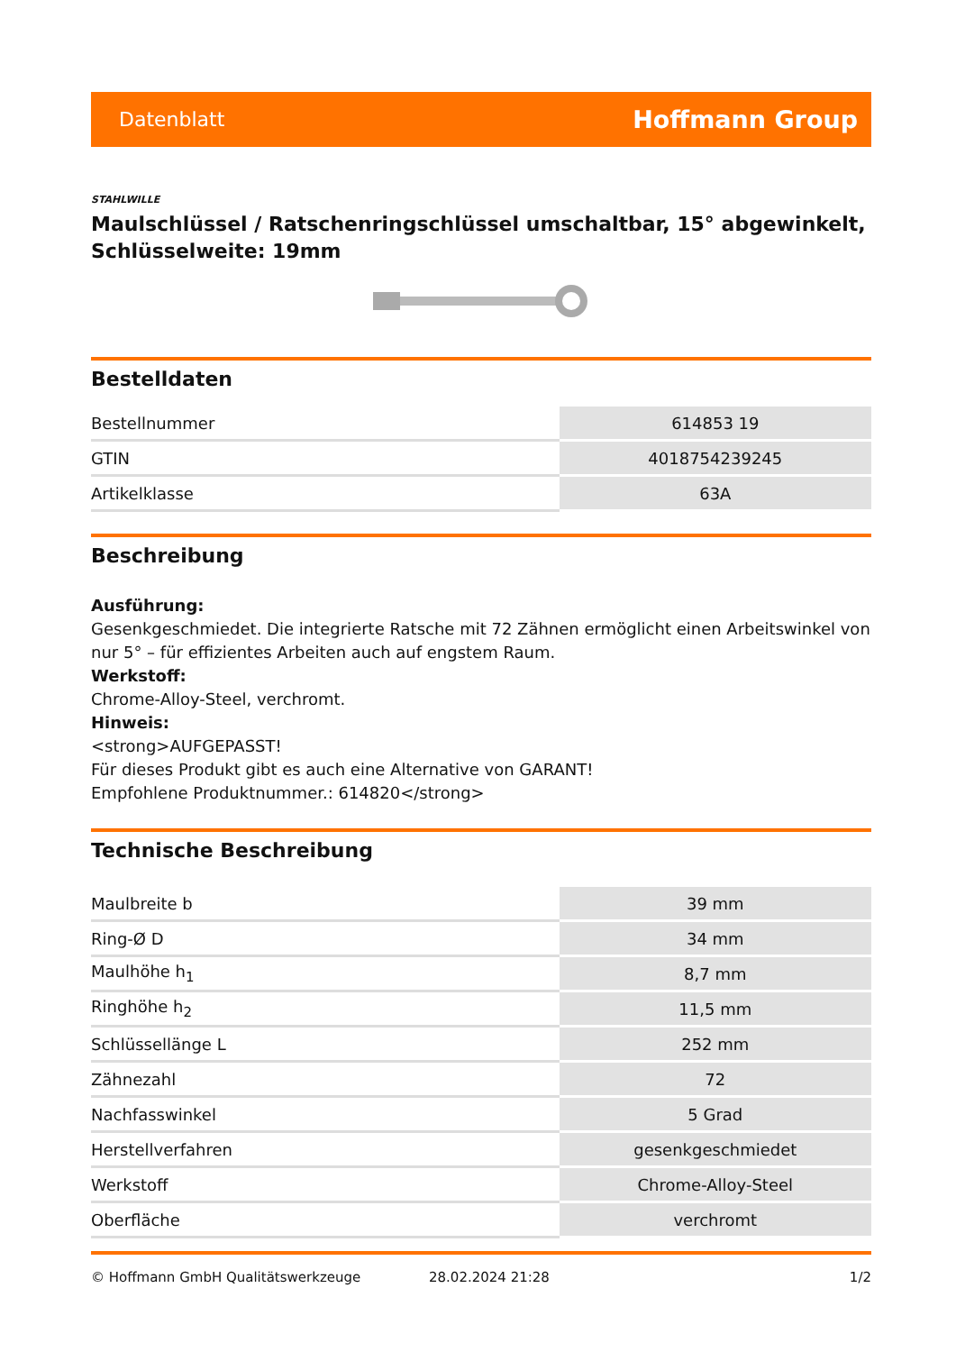Datenblatt Hoffmann Group
STAHLWILLE
Maulschlüssel / Ratschenringschlüssel umschaltbar, 15° abgewinkelt, Schlüsselweite: 19mm
Bestelldaten
| Bestellnummer | 614853 19 |
| GTIN | 4018754239245 |
| Artikelklasse | 63A |
Beschreibung
Ausführung:
Gesenkgeschmiedet. Die integrierte Ratsche mit 72 Zähnen ermöglicht einen Arbeitswinkel von nur 5° – für effizientes Arbeiten auch auf engstem Raum.
Werkstoff:
Chrome-Alloy-Steel, verchromt.
Hinweis:
<strong>AUFGEPASST!
Für dieses Produkt gibt es auch eine Alternative von GARANT!
Empfohlene Produktnummer.: 614820</strong>
Technische Beschreibung
| Maulbreite b | 39 mm |
| Ring-Ø D | 34 mm |
| Maulhöhe h<sub>1</sub> | 8,7 mm |
| Ringhöhe h<sub>2</sub> | 11,5 mm |
| Schlüssellänge L | 252 mm |
| Zähnezahl | 72 |
| Nachfasswinkel | 5 Grad |
| Herstellverfahren | gesenkgeschmiedet |
| Werkstoff | Chrome-Alloy-Steel |
| Oberfläche | verchromt |
© Hoffmann GmbH Qualitätswerkzeuge 28.02.2024 21:28 1/2